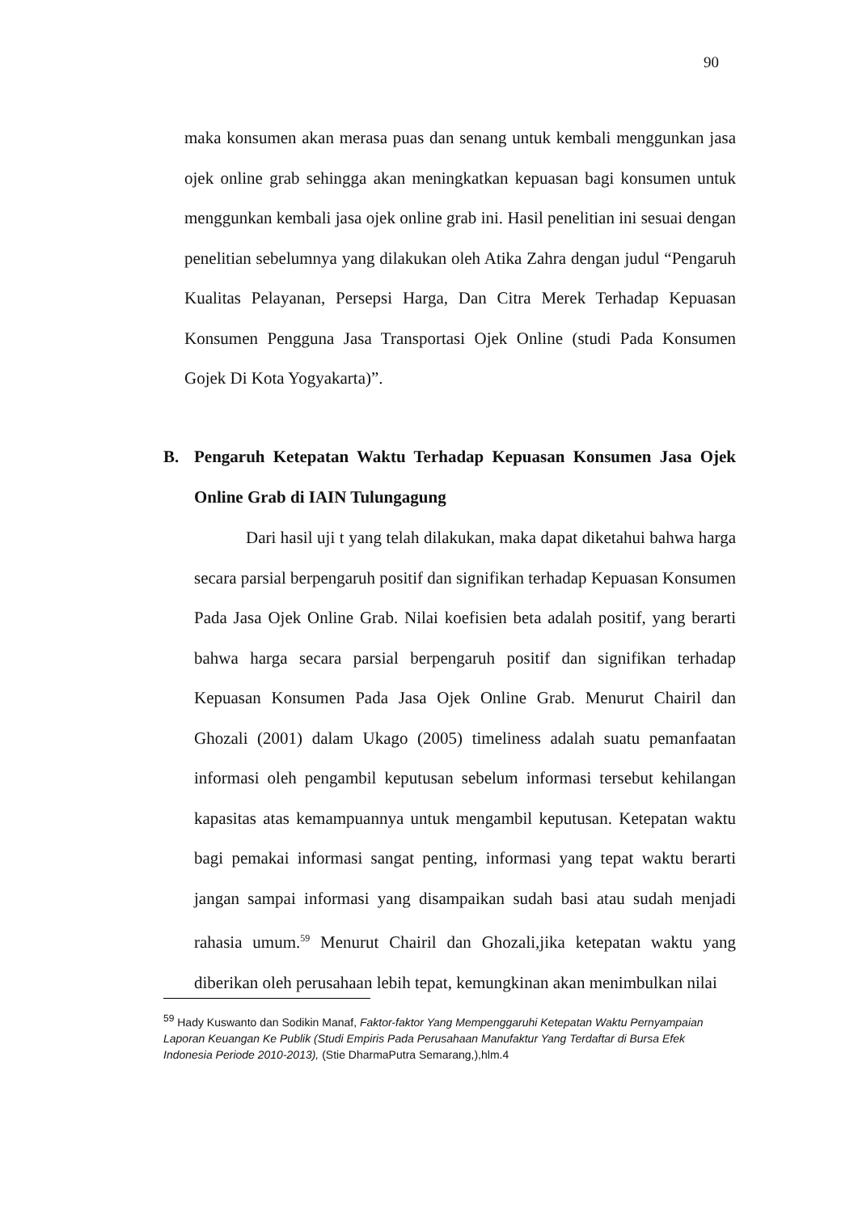90
maka konsumen akan merasa puas dan senang untuk kembali menggunkan jasa ojek online grab sehingga akan meningkatkan kepuasan bagi konsumen untuk menggunkan kembali jasa ojek online grab ini. Hasil penelitian ini sesuai dengan penelitian sebelumnya yang dilakukan oleh Atika Zahra dengan judul “Pengaruh Kualitas Pelayanan, Persepsi Harga, Dan Citra Merek Terhadap Kepuasan Konsumen Pengguna Jasa Transportasi Ojek Online (studi Pada Konsumen Gojek Di Kota Yogyakarta)”.
B. Pengaruh Ketepatan Waktu Terhadap Kepuasan Konsumen Jasa Ojek Online Grab di IAIN Tulungagung
Dari hasil uji t yang telah dilakukan, maka dapat diketahui bahwa harga secara parsial berpengaruh positif dan signifikan terhadap Kepuasan Konsumen Pada Jasa Ojek Online Grab. Nilai koefisien beta adalah positif, yang berarti bahwa harga secara parsial berpengaruh positif dan signifikan terhadap Kepuasan Konsumen Pada Jasa Ojek Online Grab. Menurut Chairil dan Ghozali (2001) dalam Ukago (2005) timeliness adalah suatu pemanfaatan informasi oleh pengambil keputusan sebelum informasi tersebut kehilangan kapasitas atas kemampuannya untuk mengambil keputusan. Ketepatan waktu bagi pemakai informasi sangat penting, informasi yang tepat waktu berarti jangan sampai informasi yang disampaikan sudah basi atau sudah menjadi rahasia umum.<sup>59</sup> Menurut Chairil dan Ghozali,jika ketepatan waktu yang diberikan oleh perusahaan lebih tepat, kemungkinan akan menimbulkan nilai
<sup>59</sup> Hady Kuswanto dan Sodikin Manaf, Faktor-faktor Yang Mempenggaruhi Ketepatan Waktu Pernyampaian Laporan Keuangan Ke Publik (Studi Empiris Pada Perusahaan Manufaktur Yang Terdaftar di Bursa Efek Indonesia Periode 2010-2013), (Stie DharmaPutra Semarang,),hlm.4